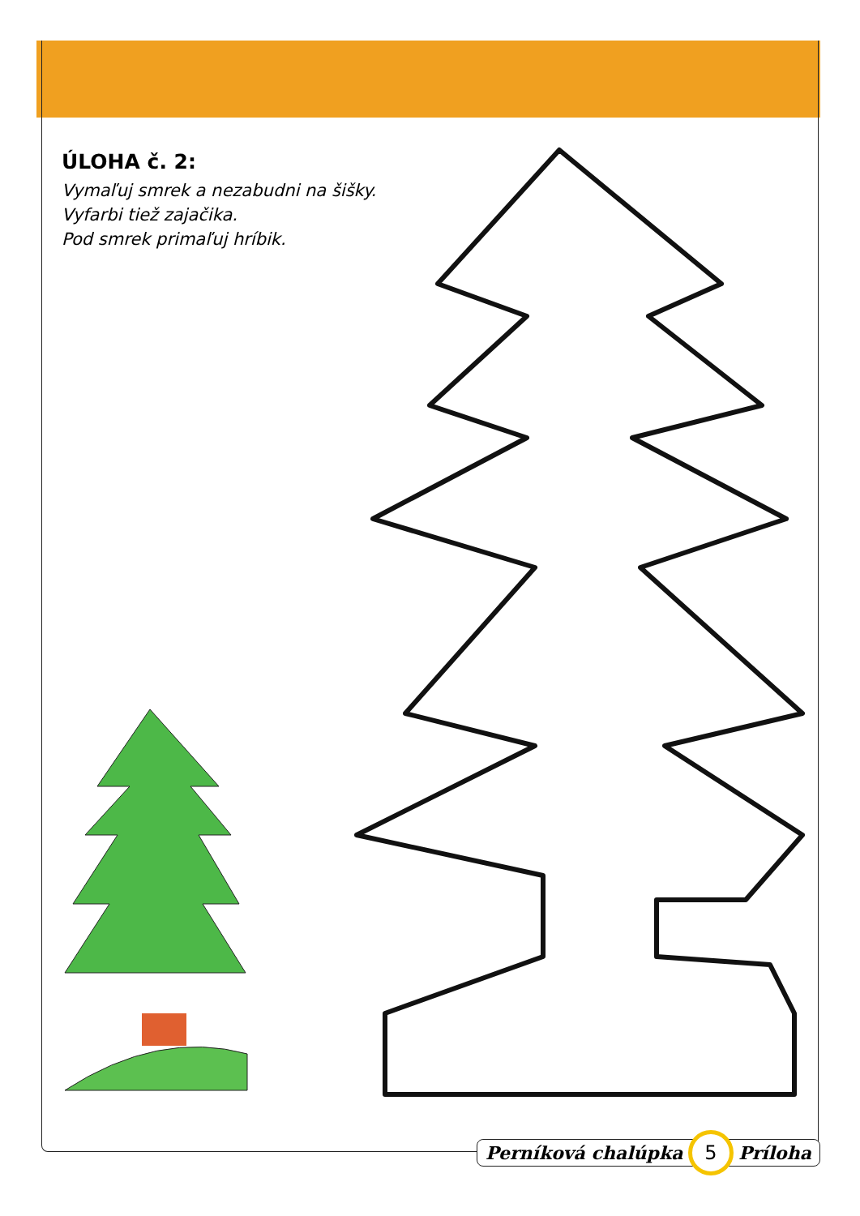ÚLOHA č. 2:
Vymaľuj smrek a nezabudni na šišky.
Vyfarbi tiež zajačika.
Pod smrek primaľuj hríbik.
Perníková chalúpka 5 Príloha